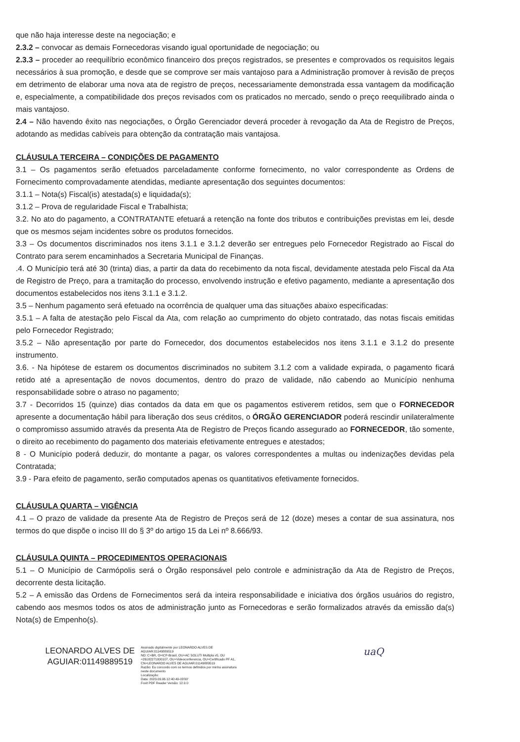que não haja interesse deste na negociação; e
2.3.2 – convocar as demais Fornecedoras visando igual oportunidade de negociação; ou
2.3.3 – proceder ao reequilíbrio econômico financeiro dos preços registrados, se presentes e comprovados os requisitos legais necessários à sua promoção, e desde que se comprove ser mais vantajoso para a Administração promover à revisão de preços em detrimento de elaborar uma nova ata de registro de preços, necessariamente demonstrada essa vantagem da modificação e, especialmente, a compatibilidade dos preços revisados com os praticados no mercado, sendo o preço reequilibrado ainda o mais vantajoso.
2.4 – Não havendo êxito nas negociações, o Órgão Gerenciador deverá proceder à revogação da Ata de Registro de Preços, adotando as medidas cabíveis para obtenção da contratação mais vantajosa.
CLÁUSULA TERCEIRA – CONDIÇÕES DE PAGAMENTO
3.1 – Os pagamentos serão efetuados parceladamente conforme fornecimento, no valor correspondente as Ordens de Fornecimento comprovadamente atendidas, mediante apresentação dos seguintes documentos:
3.1.1 – Nota(s) Fiscal(is) atestada(s) e liquidada(s);
3.1.2 – Prova de regularidade Fiscal e Trabalhista;
3.2. No ato do pagamento, a CONTRATANTE efetuará a retenção na fonte dos tributos e contribuições previstas em lei, desde que os mesmos sejam incidentes sobre os produtos fornecidos.
3.3 – Os documentos discriminados nos itens 3.1.1 e 3.1.2 deverão ser entregues pelo Fornecedor Registrado ao Fiscal do Contrato para serem encaminhados a Secretaria Municipal de Finanças.
.4. O Município terá até 30 (trinta) dias, a partir da data do recebimento da nota fiscal, devidamente atestada pelo Fiscal da Ata de Registro de Preço, para a tramitação do processo, envolvendo instrução e efetivo pagamento, mediante a apresentação dos documentos estabelecidos nos itens 3.1.1 e 3.1.2.
3.5 – Nenhum pagamento será efetuado na ocorrência de qualquer uma das situações abaixo especificadas:
3.5.1 – A falta de atestação pelo Fiscal da Ata, com relação ao cumprimento do objeto contratado, das notas fiscais emitidas pelo Fornecedor Registrado;
3.5.2 – Não apresentação por parte do Fornecedor, dos documentos estabelecidos nos itens 3.1.1 e 3.1.2 do presente instrumento.
3.6. - Na hipótese de estarem os documentos discriminados no subitem 3.1.2 com a validade expirada, o pagamento ficará retido até a apresentação de novos documentos, dentro do prazo de validade, não cabendo ao Município nenhuma responsabilidade sobre o atraso no pagamento;
3.7 - Decorridos 15 (quinze) dias contados da data em que os pagamentos estiverem retidos, sem que o FORNECEDOR apresente a documentação hábil para liberação dos seus créditos, o ÓRGÃO GERENCIADOR poderá rescindir unilateralmente o compromisso assumido através da presenta Ata de Registro de Preços ficando assegurado ao FORNECEDOR, tão somente, o direito ao recebimento do pagamento dos materiais efetivamente entregues e atestados;
8 - O Município poderá deduzir, do montante a pagar, os valores correspondentes a multas ou indenizações devidas pela Contratada;
3.9 - Para efeito de pagamento, serão computados apenas os quantitativos efetivamente fornecidos.
CLÁUSULA QUARTA – VIGÊNCIA
4.1 – O prazo de validade da presente Ata de Registro de Preços será de 12 (doze) meses a contar de sua assinatura, nos termos do que dispõe o inciso III do § 3º do artigo 15 da Lei nº 8.666/93.
CLÁUSULA QUINTA – PROCEDIMENTOS OPERACIONAIS
5.1 – O Município de Carmópolis será o Órgão responsável pelo controle e administração da Ata de Registro de Preços, decorrente desta licitação.
5.2 – A emissão das Ordens de Fornecimentos será da inteira responsabilidade e iniciativa dos órgãos usuários do registro, cabendo aos mesmos todos os atos de administração junto as Fornecedoras e serão formalizados através da emissão da(s) Nota(s) de Empenho(s).
LEONARDO ALVES DE AGUIAR:01149889519
Assinado digitalmente por LEONARDO ALVES DE AGUIAR:01149889519
ND: C=BR, O=ICP-Brasil, OU=AC SOLUTI Multipla v5, OU =26182271000107, OU=Videoconferencia, OU=Certificado PF A1, CN=LEONARDO ALVES DE AGUIAR:01149889519
Razão: Eu concordo com os termos definidos por minha assinatura neste documento
Localização:
Data: 2023.09.06 12:40:49-03'00'
Foxit PDF Reader Versão: 12.0.0
uaQ